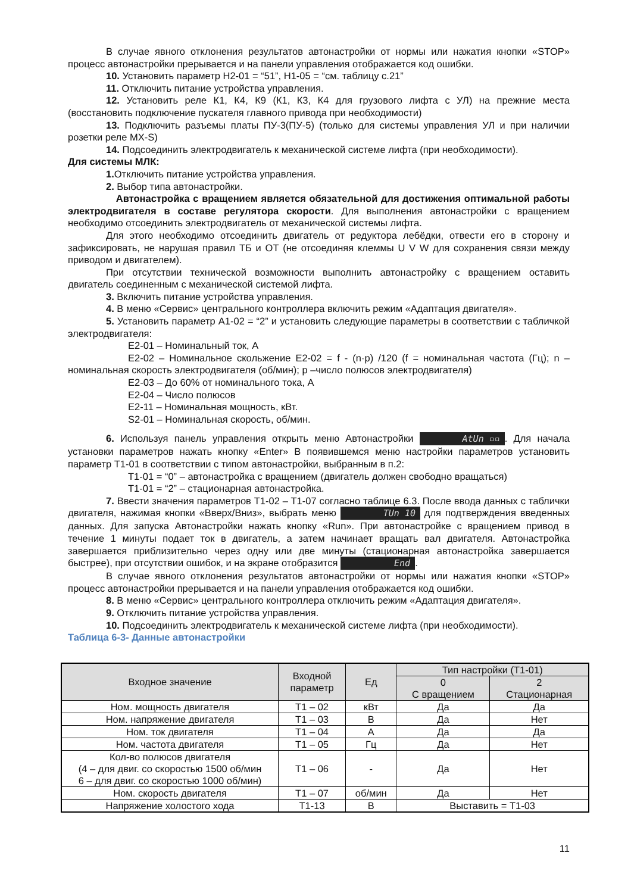В случае явного отклонения результатов автонастройки от нормы или нажатия кнопки «STOP» процесс автонастройки прерывается и на панели управления отображается код ошибки.
10. Установить параметр H2-01 = “51”, H1-05 = “см. таблицу с.21”
11. Отключить питание устройства управления.
12. Установить реле К1, К4, К9 (К1, К3, К4 для грузового лифта с УЛ) на прежние места (восстановить подключение пускателя главного привода при необходимости)
13. Подключить разъемы платы ПУ-3(ПУ-5) (только для системы управления УЛ и при наличии розетки реле MX-S)
14. Подсоединить электродвигатель к механической системе лифта (при необходимости).
Для системы МЛК:
1. Отключить питание устройства управления.
2. Выбор типа автонастройки.
Автонастройка с вращением является обязательной для достижения оптимальной работы электродвигателя в составе регулятора скорости. Для выполнения автонастройки с вращением необходимо отсоединить электродвигатель от механической системы лифта.
Для этого необходимо отсоединить двигатель от редуктора лебёдки, отвести его в сторону и зафиксировать, не нарушая правил ТБ и ОТ (не отсоединяя клеммы U V W для сохранения связи между приводом и двигателем).
При отсутствии технической возможности выполнить автонастройку с вращением оставить двигатель соединенным с механической системой лифта.
3. Включить питание устройства управления.
4. В меню «Сервис» центрального контроллера включить режим «Адаптация двигателя».
5. Установить параметр A1-02 = “2” и установить следующие параметры в соответствии с табличкой электродвигателя:
E2-01 – Номинальный ток, А
E2-02 – Номинальное скольжение E2-02 = f - (n·p) /120 (f = номинальная частота (Гц); n – номинальная скорость электродвигателя (об/мин); p –число полюсов электродвигателя)
E2-03 – До 60% от номинального тока, А
E2-04 – Число полюсов
E2-11 – Номинальная мощность, кВт.
S2-01 – Номинальная скорость, об/мин.
6. Используя панель управления открыть меню Автонастройки AtUn ▫▫. Для начала установки параметров нажать кнопку «Enter» В появившемся меню настройки параметров установить параметр T1-01 в соответствии с типом автонастройки, выбранным в п.2:
T1-01 = “0” – автонастройка с вращением (двигатель должен свободно вращаться)
T1-01 = “2” – стационарная автонастройка.
7. Ввести значения параметров T1-02 – T1-07 согласно таблице 6.3. После ввода данных с таблички двигателя, нажимая кнопки «Вверх/Вниз», выбрать меню TUn 10 для подтверждения введенных данных. Для запуска Автонастройки нажать кнопку «Run». При автонастройке с вращением привод в течение 1 минуты подает ток в двигатель, а затем начинает вращать вал двигателя. Автонастройка завершается приблизительно через одну или две минуты (стационарная автонастройка завершается быстрее), при отсутствии ошибок, и на экране отобразится End.
В случае явного отклонения результатов автонастройки от нормы или нажатия кнопки «STOP» процесс автонастройки прерывается и на панели управления отображается код ошибки.
8. В меню «Сервис» центрального контроллера отключить режим «Адаптация двигателя».
9. Отключить питание устройства управления.
10. Подсоединить электродвигатель к механической системе лифта (при необходимости).
Таблица 6-3- Данные автонастройки
| Входное значение | Входной параметр | Ед | Тип настройки (T1-01) | |
| --- | --- | --- | --- | --- |
| | | | 0 С вращением | 2 Стационарная |
| Ном. мощность двигателя | T1 – 02 | кВт | Да | Да |
| Ном. напряжение двигателя | T1 – 03 | В | Да | Нет |
| Ном. ток двигателя | T1 – 04 | А | Да | Да |
| Ном. частота двигателя | T1 – 05 | Гц | Да | Нет |
| Кол-во полюсов двигателя (4 – для двиг. со скоростью 1500 об/мин 6 – для двиг. со скоростью 1000 об/мин) | T1 – 06 | - | Да | Нет |
| Ном. скорость двигателя | T1 – 07 | об/мин | Да | Нет |
| Напряжение холостого хода | T1-13 | В | Выставить = T1-03 | |
11